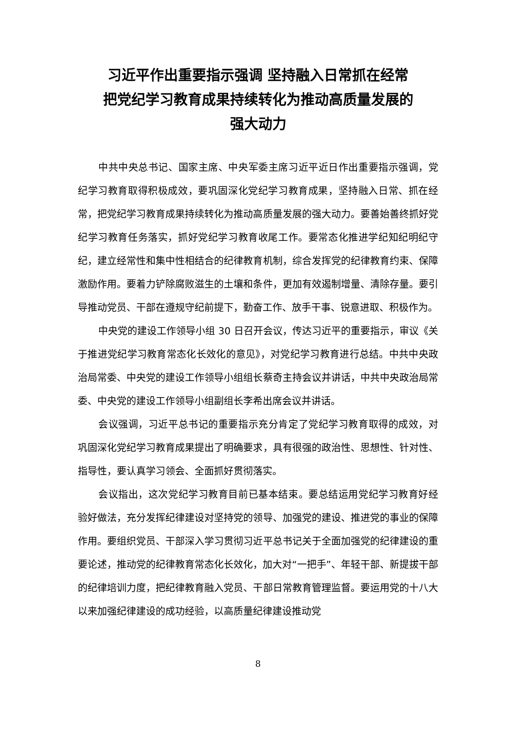习近平作出重要指示强调 坚持融入日常抓在经常
把党纪学习教育成果持续转化为推动高质量发展的
强大动力
中共中央总书记、国家主席、中央军委主席习近平近日作出重要指示强调，党纪学习教育取得积极成效，要巩固深化党纪学习教育成果，坚持融入日常、抓在经常，把党纪学习教育成果持续转化为推动高质量发展的强大动力。要善始善终抓好党纪学习教育任务落实，抓好党纪学习教育收尾工作。要常态化推进学纪知纪明纪守纪，建立经常性和集中性相结合的纪律教育机制，综合发挥党的纪律教育约束、保障激励作用。要着力铲除腐败滋生的土壤和条件，更加有效遏制增量、清除存量。要引导推动党员、干部在遵规守纪前提下，勤奋工作、放手干事、锐意进取、积极作为。
中央党的建设工作领导小组 30 日召开会议，传达习近平的重要指示，审议《关于推进党纪学习教育常态化长效化的意见》，对党纪学习教育进行总结。中共中央政治局常委、中央党的建设工作领导小组组长蔡奇主持会议并讲话，中共中央政治局常委、中央党的建设工作领导小组副组长李希出席会议并讲话。
会议强调，习近平总书记的重要指示充分肯定了党纪学习教育取得的成效，对巩固深化党纪学习教育成果提出了明确要求，具有很强的政治性、思想性、针对性、指导性，要认真学习领会、全面抓好贯彻落实。
会议指出，这次党纪学习教育目前已基本结束。要总结运用党纪学习教育好经验好做法，充分发挥纪律建设对坚持党的领导、加强党的建设、推进党的事业的保障作用。要组织党员、干部深入学习贯彻习近平总书记关于全面加强党的纪律建设的重要论述，推动党的纪律教育常态化长效化，加大对“一把手”、年轻干部、新提拔干部的纪律培训力度，把纪律教育融入党员、干部日常教育管理监督。要运用党的十八大以来加强纪律建设的成功经验，以高质量纪律建设推动党
8